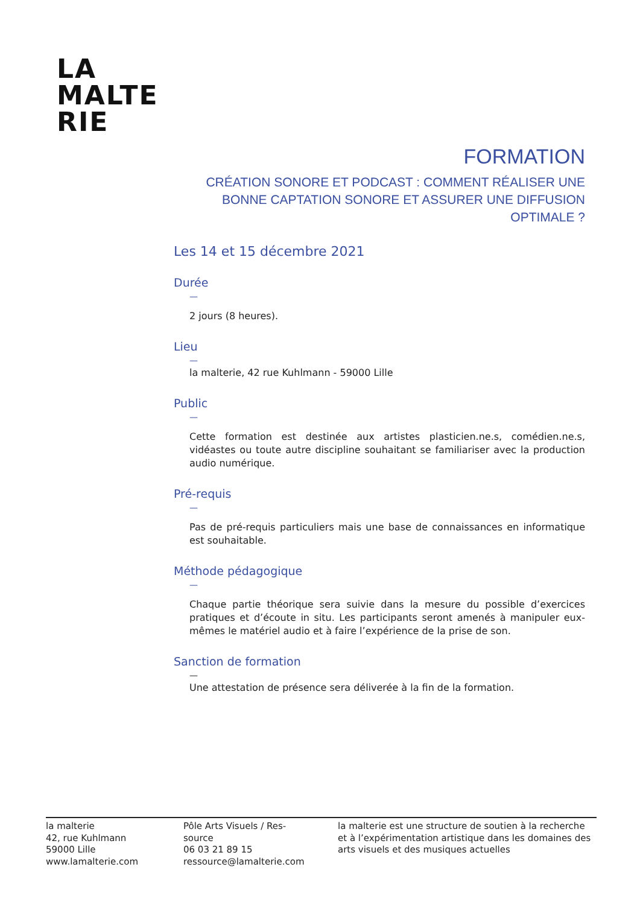LA
MALTE
RIE
FORMATION
CRÉATION SONORE ET PODCAST : COMMENT RÉALISER UNE BONNE CAPTATION SONORE ET ASSURER UNE DIFFUSION OPTIMALE ?
Les 14 et 15 décembre 2021
Durée
—
2 jours (8 heures).
Lieu
—
la malterie, 42 rue Kuhlmann - 59000 Lille
Public
—
Cette formation est destinée aux artistes plasticien.ne.s, comédien.ne.s, vidéastes ou toute autre discipline souhaitant se familiariser avec la production audio numérique.
Pré-requis
—
Pas de pré-requis particuliers mais une base de connaissances en informatique est souhaitable.
Méthode pédagogique
—
Chaque partie théorique sera suivie dans la mesure du possible d’exercices pratiques et d’écoute in situ. Les participants seront amenés à manipuler eux-mêmes le matériel audio et à faire l’expérience de la prise de son.
Sanction de formation
—
Une attestation de présence sera déliverée à la fin de la formation.
la malterie
42, rue Kuhlmann
59000 Lille
www.lamalterie.com
Pôle Arts Visuels / Res-
source
06 03 21 89 15
ressource@lamalterie.com
la malterie est une structure de soutien à la recherche et à l’expérimentation artistique dans les domaines des arts visuels et des musiques actuelles